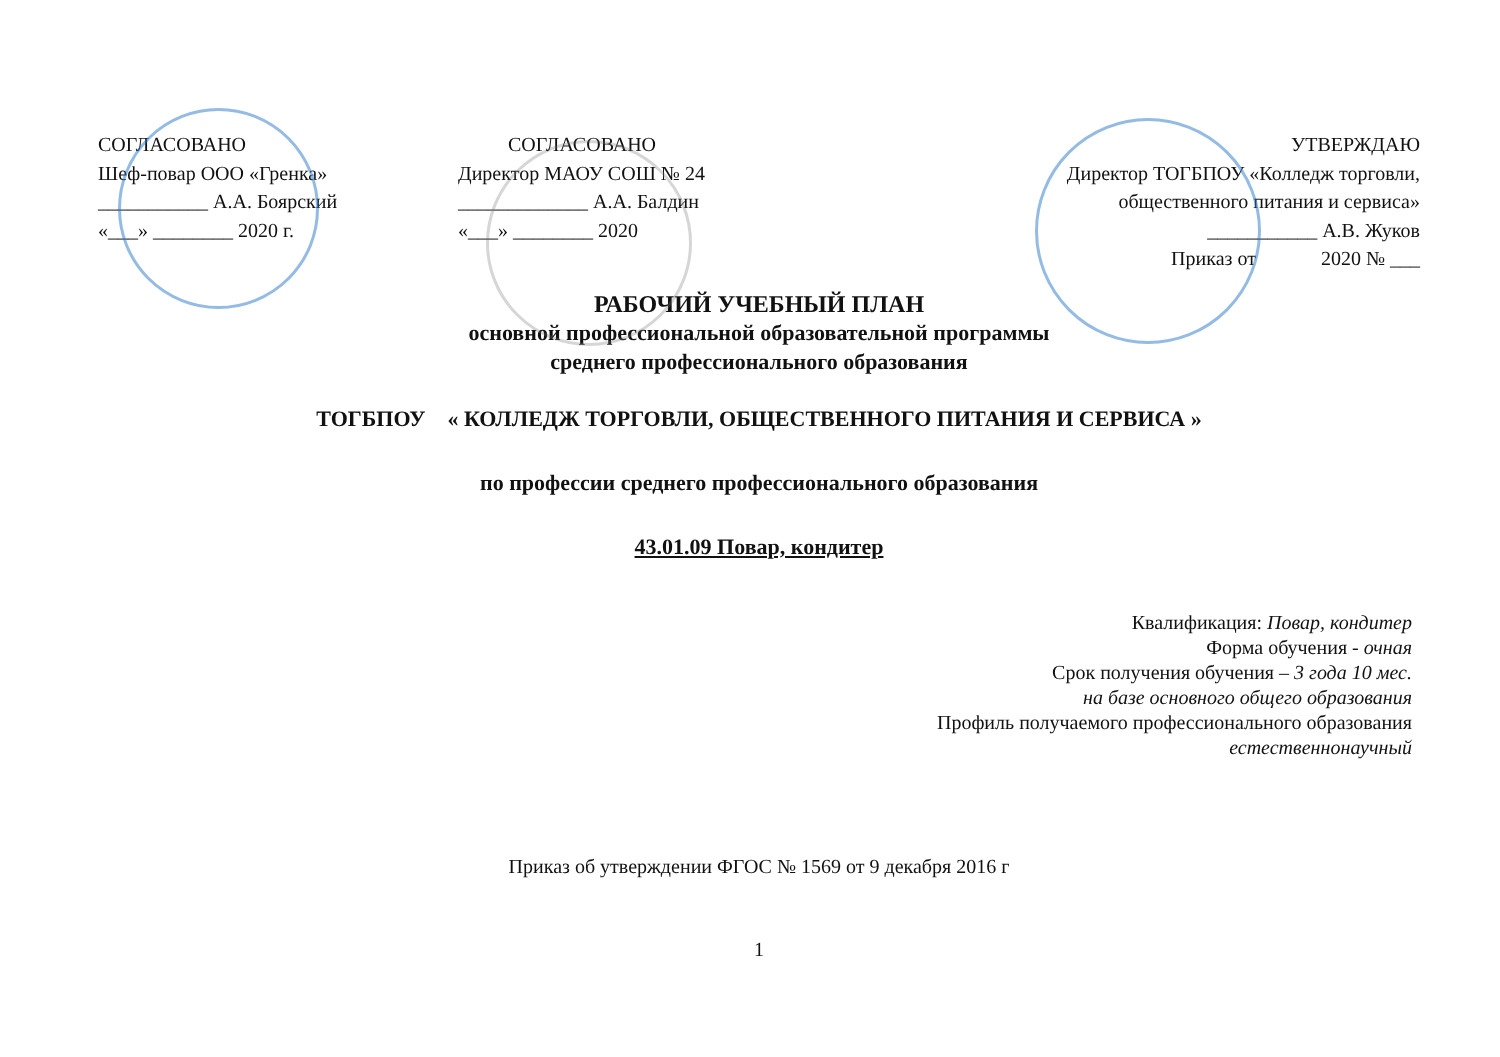СОГЛАСОВАНО
Шеф-повар ООО «Гренка»
___________ А.А. Боярский
«___» ________ 2020 г.
СОГЛАСОВАНО
Директор МАОУ СОШ № 24
_____________ А.А. Балдин
«___» ________ 2020
УТВЕРЖДАЮ
Директор ТОГБПОУ «Колледж торговли,
общественного питания и сервиса»
___________ А.В. Жуков
Приказ от 2020 № ___
РАБОЧИЙ УЧЕБНЫЙ ПЛАН
основной профессиональной образовательной программы
среднего профессионального образования
ТОГБПОУ « КОЛЛЕДЖ ТОРГОВЛИ, ОБЩЕСТВЕННОГО ПИТАНИЯ И СЕРВИСА »
по профессии среднего профессионального образования
43.01.09 Повар, кондитер
Квалификация: Повар, кондитер
Форма обучения - очная
Срок получения обучения – 3 года 10 мес.
на базе основного общего образования
Профиль получаемого профессионального образования
естественнонаучный
Приказ об утверждении ФГОС № 1569 от 9 декабря 2016 г
1